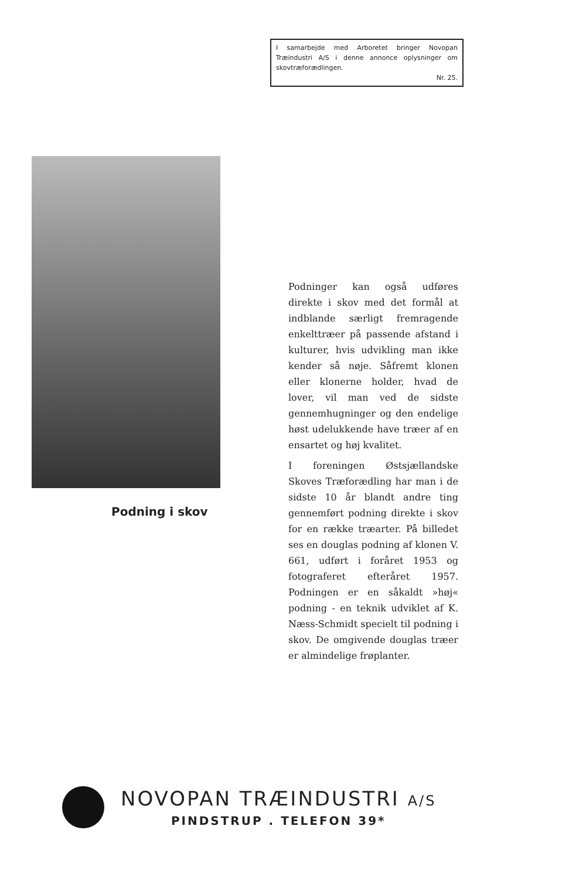I samarbejde med Arboretet bringer Novopan Træindustri A/S i denne annonce oplysninger om skovtræforædlingen.
Nr. 25.
Podning i skov
Podninger kan også udføres direkte i skov med det formål at indblande særligt fremragende enkelttræer på passende afstand i kulturer, hvis udvikling man ikke kender så nøje. Såfremt klonen eller klonerne holder, hvad de lover, vil man ved de sidste gennemhugninger og den endelige høst udelukkende have træer af en ensartet og høj kvalitet.
I foreningen Østsjællandske Skoves Træforædling har man i de sidste 10 år blandt andre ting gennemført podning direkte i skov for en række træarter. På billedet ses en douglas podning af klonen V. 661, udført i foråret 1953 og fotograferet efteråret 1957. Podningen er en såkaldt »høj« podning - en teknik udviklet af K. Næss-Schmidt specielt til podning i skov. De omgivende douglas træer er almindelige frøplanter.
NOVOPAN TRÆINDUSTRI A/S
PINDSTRUP . TELEFON 39*